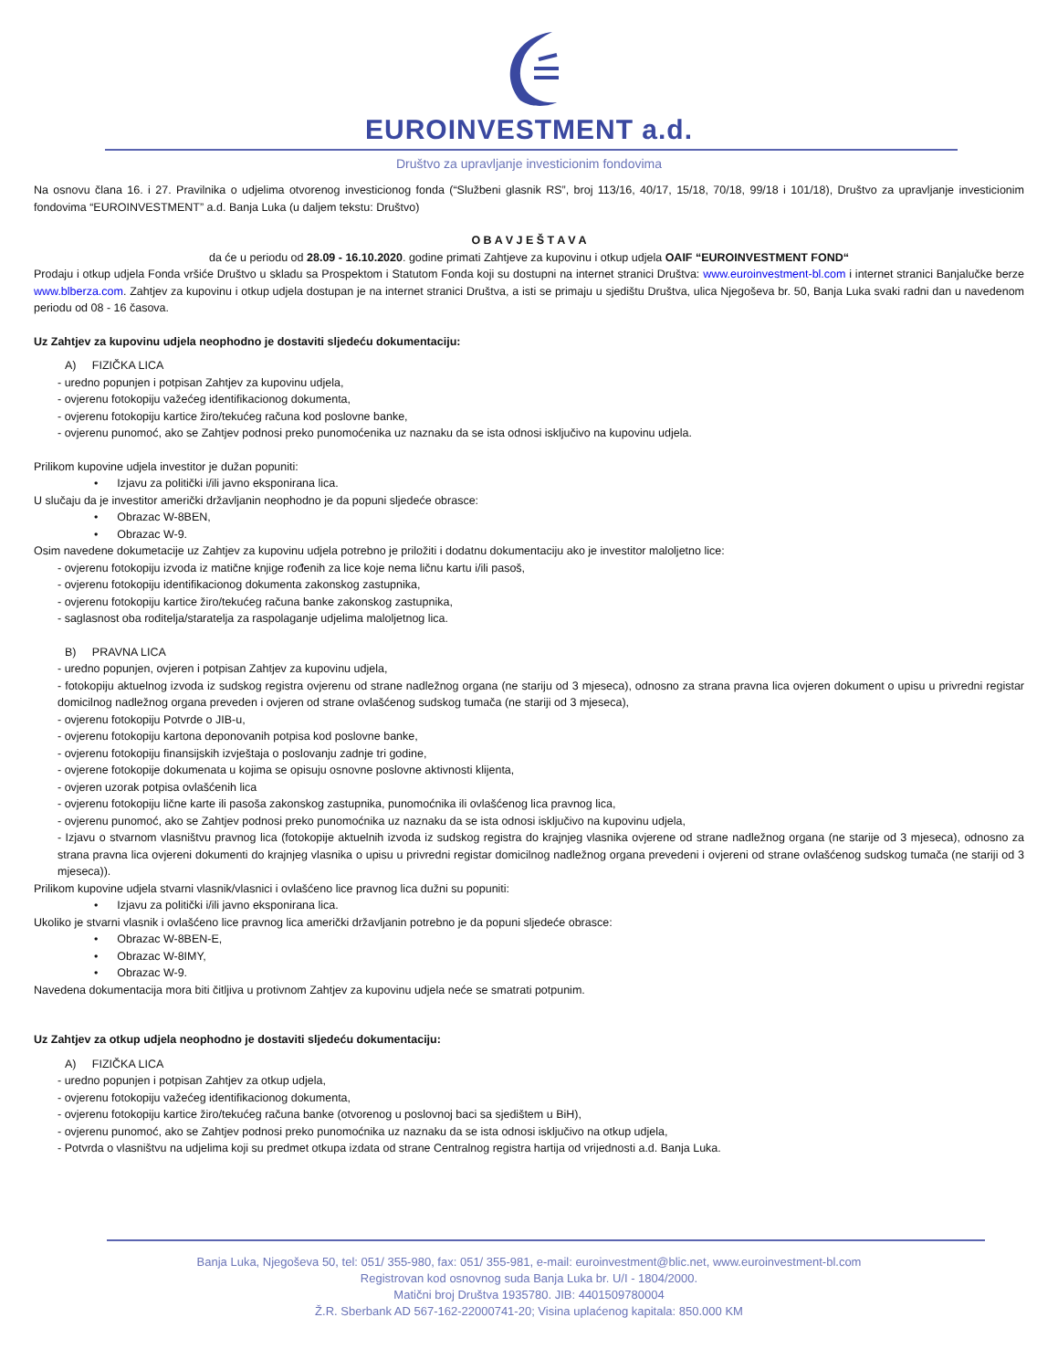EUROINVESTMENT a.d.
Društvo za upravljanje investicionim fondovima
Na osnovu člana 16. i 27. Pravilnika o udjelima otvorenog investicionog fonda (“Službeni glasnik RS”, broj 113/16, 40/17, 15/18, 70/18, 99/18 i 101/18), Društvo za upravljanje investicionim fondovima “EUROINVESTMENT” a.d. Banja Luka (u daljem tekstu: Društvo)
O B A V J E Š T A V A
da će u periodu od 28.09 - 16.10.2020. godine primati Zahtjeve za kupovinu i otkup udjela OAIF “EUROINVESTMENT FOND“
Prodaju i otkup udjela Fonda vršiće Društvo u skladu sa Prospektom i Statutom Fonda koji su dostupni na internet stranici Društva: www.euroinvestment-bl.com i internet stranici Banjalučke berze www.blberza.com. Zahtjev za kupovinu i otkup udjela dostupan je na internet stranici Društva, a isti se primaju u sjedištu Društva, ulica Njegoševa br. 50, Banja Luka svaki radni dan u navedenom periodu od 08 - 16 časova.
Uz Zahtjev za kupovinu udjela neophodno je dostaviti sljedeću dokumentaciju:
A) FIZIČKA LICA
- uredno popunjen i potpisan Zahtjev za kupovinu udjela,
- ovjerenu fotokopiju važećeg identifikacionog dokumenta,
- ovjerenu fotokopiju kartice žiro/tekućeg računa kod poslovne banke,
- ovjerenu punomoć, ako se Zahtjev podnosi preko punomoćenika uz naznaku da se ista odnosi isključivo na kupovinu udjela.
Prilikom kupovine udjela investitor je dužan popuniti:
• Izjavu za politički i/ili javno eksponirana lica.
U slučaju da je investitor američki državljanin neophodno je da popuni sljedeće obrasce:
• Obrazac W-8BEN,
• Obrazac W-9.
Osim navedene dokumetacije uz Zahtjev za kupovinu udjela potrebno je priložiti i dodatnu dokumentaciju ako je investitor maloljetno lice:
- ovjerenu fotokopiju izvoda iz matične knjige rođenih za lice koje nema ličnu kartu i/ili pasoš,
- ovjerenu fotokopiju identifikacionog dokumenta zakonskog zastupnika,
- ovjerenu fotokopiju kartice žiro/tekućeg računa banke zakonskog zastupnika,
- saglasnost oba roditelja/staratelja za raspolaganje udjelima maloljetnog lica.
B) PRAVNA LICA
- uredno popunjen, ovjeren i potpisan Zahtjev za kupovinu udjela,
- fotokopiju aktuelnog izvoda iz sudskog registra ovjerenu od strane nadležnog organa (ne stariju od 3 mjeseca), odnosno za strana pravna lica ovjeren dokument o upisu u privredni registar domicilnog nadležnog organa preveden i ovjeren od strane ovlašćenog sudskog tumača (ne stariji od 3 mjeseca),
- ovjerenu fotokopiju Potvrde o JIB-u,
- ovjerenu fotokopiju kartona deponovanih potpisa kod poslovne banke,
- ovjerenu fotokopiju finansijskih izvještaja o poslovanju zadnje tri godine,
- ovjerene fotokopije dokumenata u kojima se opisuju osnovne poslovne aktivnosti klijenta,
- ovjeren uzorak potpisa ovlašćenih lica
- ovjerenu fotokopiju lične karte ili pasoša zakonskog zastupnika, punomoćnika ili ovlašćenog lica pravnog lica,
- ovjerenu punomoć, ako se Zahtjev podnosi preko punomoćnika uz naznaku da se ista odnosi isključivo na kupovinu udjela,
- Izjavu o stvarnom vlasništvu pravnog lica (fotokopije aktuelnih izvoda iz sudskog registra do krajnjeg vlasnika ovjerene od strane nadležnog organa (ne starije od 3 mjeseca), odnosno za strana pravna lica ovjereni dokumenti do krajnjeg vlasnika o upisu u privredni registar domicilnog nadležnog organa prevedeni i ovjereni od strane ovlašćenog sudskog tumača (ne stariji od 3 mjeseca)).
Prilikom kupovine udjela stvarni vlasnik/vlasnici i ovlašćeno lice pravnog lica dužni su popuniti:
• Izjavu za politički i/ili javno eksponirana lica.
Ukoliko je stvarni vlasnik i ovlašćeno lice pravnog lica američki državljanin potrebno je da popuni sljedeće obrasce:
• Obrazac W-8BEN-E,
• Obrazac W-8IMY,
• Obrazac W-9.
Navedena dokumentacija mora biti čitljiva u protivnom Zahtjev za kupovinu udjela neće se smatrati potpunim.
Uz Zahtjev za otkup udjela neophodno je dostaviti sljedeću dokumentaciju:
A) FIZIČKA LICA
- uredno popunjen i potpisan Zahtjev za otkup udjela,
- ovjerenu fotokopiju važećeg identifikacionog dokumenta,
- ovjerenu fotokopiju kartice žiro/tekućeg računa banke (otvorenog u poslovnoj baci sa sjedištem u BiH),
- ovjerenu punomoć, ako se Zahtjev podnosi preko punomoćnika uz naznaku da se ista odnosi isključivo na otkup udjela,
- Potvrda o vlasništvu na udjelima koji su predmet otkupa izdata od strane Centralnog registra hartija od vrijednosti a.d. Banja Luka.
Banja Luka, Njegoševa 50, tel: 051/ 355-980, fax: 051/ 355-981, e-mail: euroinvestment@blic.net, www.euroinvestment-bl.com
Registrovan kod osnovnog suda Banja Luka br. U/I - 1804/2000.
Matični broj Društva 1935780. JIB: 4401509780004
Ž.R. Sberbank AD 567-162-22000741-20; Visina uplaćenog kapitala: 850.000 KM